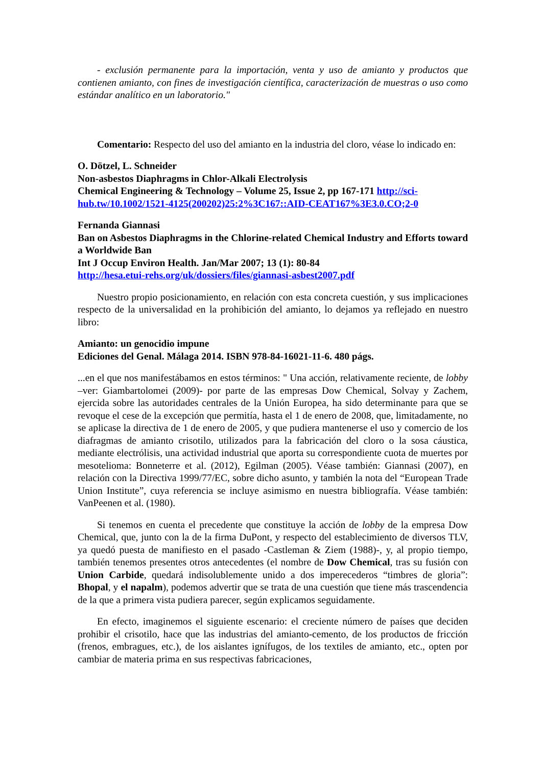- exclusión permanente para la importación, venta y uso de amianto y productos que contienen amianto, con fines de investigación científica, caracterización de muestras o uso como estándar analítico en un laboratorio."
Comentario: Respecto del uso del amianto en la industria del cloro, véase lo indicado en:
O. Dötzel, L. Schneider
Non-asbestos Diaphragms in Chlor-Alkali Electrolysis
Chemical Engineering & Technology – Volume 25, Issue 2, pp 167-171 http://sci-hub.tw/10.1002/1521-4125(200202)25:2%3C167::AID-CEAT167%3E3.0.CO;2-0
Fernanda Giannasi
Ban on Asbestos Diaphragms in the Chlorine-related Chemical Industry and Efforts toward a Worldwide Ban
Int J Occup Environ Health. Jan/Mar 2007; 13 (1): 80-84
http://hesa.etui-rehs.org/uk/dossiers/files/giannasi-asbest2007.pdf
Nuestro propio posicionamiento, en relación con esta concreta cuestión, y sus implicaciones respecto de la universalidad en la prohibición del amianto, lo dejamos ya reflejado en nuestro libro:
Amianto: un genocidio impune
Ediciones del Genal. Málaga 2014. ISBN 978-84-16021-11-6. 480 págs.
...en el que nos manifestábamos en estos términos: " Una acción, relativamente reciente, de lobby –ver: Giambartolomei (2009)- por parte de las empresas Dow Chemical, Solvay y Zachem, ejercida sobre las autoridades centrales de la Unión Europea, ha sido determinante para que se revoque el cese de la excepción que permitía, hasta el 1 de enero de 2008, que, limitadamente, no se aplicase la directiva de 1 de enero de 2005, y que pudiera mantenerse el uso y comercio de los diafragmas de amianto crisotilo, utilizados para la fabricación del cloro o la sosa cáustica, mediante electrólisis, una actividad industrial que aporta su correspondiente cuota de muertes por mesotelioma: Bonneterre et al. (2012), Egilman (2005). Véase también: Giannasi (2007), en relación con la Directiva 1999/77/EC, sobre dicho asunto, y también la nota del “European Trade Union Institute”, cuya referencia se incluye asimismo en nuestra bibliografía. Véase también: VanPeenen et al. (1980).
Si tenemos en cuenta el precedente que constituye la acción de lobby de la empresa Dow Chemical, que, junto con la de la firma DuPont, y respecto del establecimiento de diversos TLV, ya quedó puesta de manifiesto en el pasado -Castleman & Ziem (1988)-, y, al propio tiempo, también tenemos presentes otros antecedentes (el nombre de Dow Chemical, tras su fusión con Union Carbide, quedará indisolublemente unido a dos imperecederos “timbres de gloria”: Bhopal, y el napalm), podemos advertir que se trata de una cuestión que tiene más trascendencia de la que a primera vista pudiera parecer, según explicamos seguidamente.
En efecto, imaginemos el siguiente escenario: el creciente número de países que deciden prohibir el crisotilo, hace que las industrias del amianto-cemento, de los productos de fricción (frenos, embragues, etc.), de los aislantes ignífugos, de los textiles de amianto, etc., opten por cambiar de materia prima en sus respectivas fabricaciones,